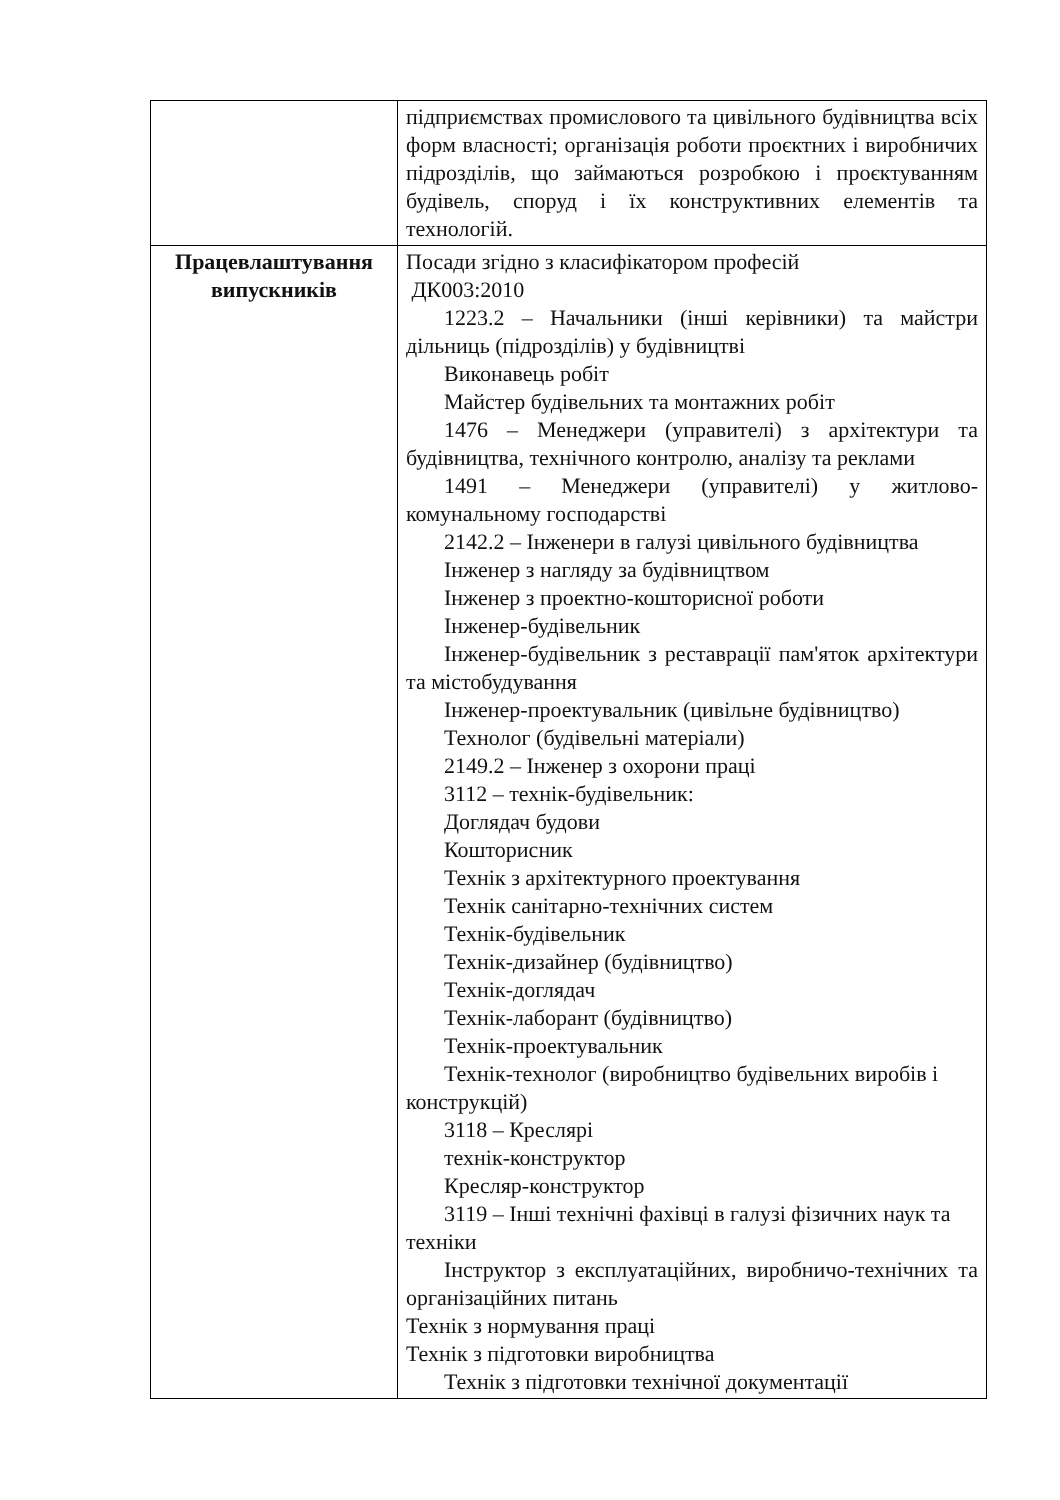| | підприємствах промислового та цивільного будівництва всіх форм власності; організація роботи проєктних і виробничих підрозділів, що займаються розробкою і проєктуванням будівель, споруд і їх конструктивних елементів та технологій. |
| Працевлаштування випускників | Посади згідно з класифікатором професій ДК003:2010 1223.2 – Начальники (інші керівники) та майстри дільниць (підрозділів) у будівництві Виконавець робіт Майстер будівельних та монтажних робіт 1476 – Менеджери (управителі) з архітектури та будівництва, технічного контролю, аналізу та реклами 1491 – Менеджери (управителі) у житлово-комунальному господарстві 2142.2 – Інженери в галузі цивільного будівництва Інженер з нагляду за будівництвом Інженер з проектно-кошторисної роботи Інженер-будівельник Інженер-будівельник з реставрації пам'яток архітектури та містобудування Інженер-проектувальник (цивільне будівництво) Технолог (будівельні матеріали) 2149.2 – Інженер з охорони праці 3112 – технік-будівельник: Доглядач будови Кошторисник Технік з архітектурного проектування Технік санітарно-технічних систем Технік-будівельник Технік-дизайнер (будівництво) Технік-доглядач Технік-лаборант (будівництво) Технік-проектувальник Технік-технолог (виробництво будівельних виробів і конструкцій) 3118 – Креслярі технік-конструктор Кресляр-конструктор 3119 – Інші технічні фахівці в галузі фізичних наук та техніки Інструктор з експлуатаційних, виробничо-технічних та організаційних питань Технік з нормування праці Технік з підготовки виробництва Технік з підготовки технічної документації |